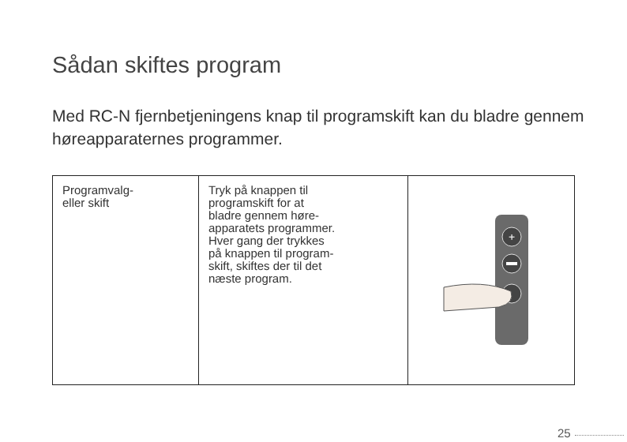Sådan skiftes program
Med RC-N fjernbetjeningens knap til programskift kan du bladre gennem høreapparaternes programmer.
| Programvalg- eller skift | Tryk på knappen til programskift for at bladre gennem høre- apparatets programmer. Hver gang der trykkes på knappen til program- skift, skiftes der til det næste program. | + |
25